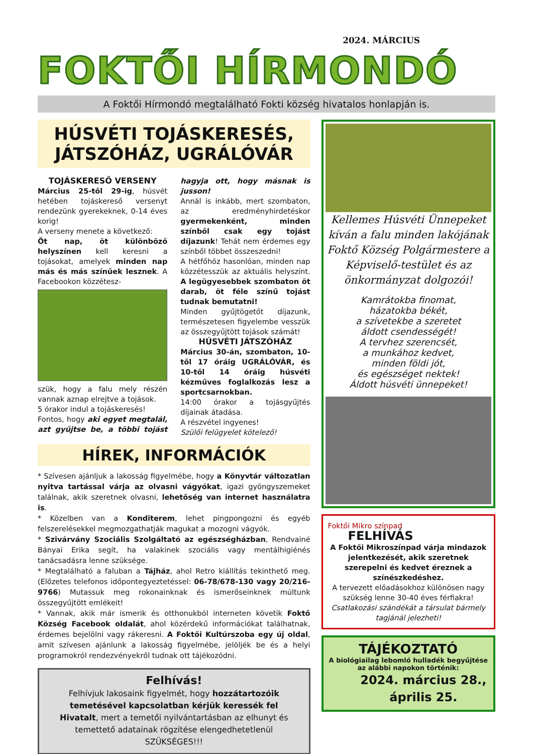2024. MÁRCIUS
FOKTŐI HÍRMONDÓ
A Foktői Hírmondó megtalálható Fokti község hivatalos honlapján is.
HÚSVÉTI TOJÁSKERESÉS,
JÁTSZÓHÁZ, UGRÁLÓVÁR
TOJÁSKERESŐ VERSENY
Március 25-től 29-ig, húsvét hetében tojáskereső versenyt rendezünk gyerekeknek, 0-14 éves korig!
A verseny menete a következő:
Öt nap, öt különböző helyszínen kell keresni a tojásokat, amelyek minden nap más és más színűek lesznek. A Facebookon közzétesz-
szük, hogy a falu mely részén vannak aznap elrejtve a tojások.
5 órakor indul a tojáskeresés!
Fontos, hogy aki egyet megtalál, azt gyűjtse be, a többi tojást hagyja ott, hogy másnak is jusson!
Annál is inkább, mert szombaton, az eredményhirdetéskor gyermekenként, minden színből csak egy tojást díjazunk! Tehát nem érdemes egy színből többet összeszedni!
A hétfőhöz hasonlóan, minden nap közzétesszük az aktuális helyszínt. A legügyesebbek szombaton öt darab, öt féle színű tojást tudnak bemutatni!
Minden gyűjtögetőt díjazunk, természetesen figyelembe vesszük az összegyűjtött tojások számát!
HÚSVÉTI JÁTSZÓHÁZ
Március 30-án, szombaton, 10-től 17 óráig UGRÁLÓVÁR, és 10-től 14 óráig húsvéti kézműves foglalkozás lesz a sportcsarnokban.
14:00 órakor a tojásgyűjtés díjainak átadása.
A részvétel ingyenes!
Szülői felügyelet kötelező!
HÍREK, INFORMÁCIÓK
* Szívesen ajánljuk a lakosság figyelmébe, hogy a Könyvtár változatlan nyitva tartással várja az olvasni vágyókat, igazi gyöngyszemeket találnak, akik szeretnek olvasni, lehetőség van internet használatra is.
* Közelben van a Konditerem, lehet pingpongozni és egyéb felszerelésekkel megmozgathatják magukat a mozogni vágyók.
* Szivárvány Szociális Szolgáltató az egészségházban, Rendvainé Bányai Erika segít, ha valakinek szociális vagy mentálhigiénés tanácsadásra lenne szüksége.
* Megtalálható a faluban a Tájház, ahol Retro kiállítás tekinthető meg. (Előzetes telefonos időpontegyeztetéssel: 06-78/678-130 vagy 20/216-9766) Mutassuk meg rokonainknak és ismerőseinknek múltunk összegyűjtött emlékeit!
* Vannak, akik már ismerik és otthonukból interneten követik Foktő Község Facebook oldalát, ahol közérdekű információkat találhatnak, érdemes bejelölni vagy rákeresni. A Foktői Kultúrszoba egy új oldal, amit szívesen ajánlunk a lakosság figyelmébe, jelöljék be és a helyi programokról rendezvényekről tudnak ott tájékozódni.
Felhívás!
Felhívjuk lakosaink figyelmét, hogy hozzátartozóik temetésével kapcsolatban kérjük keressék fel Hivatalt, mert a temetői nyilvántartásban az elhunyt és temettető adatainak rögzítése elengedhetetlenül SZÜKSÉGES!!!
Kellemes Húsvéti Ünnepeket kíván a falu minden lakójának Foktő Község Polgármestere a Képviselő-testület és az önkormányzat dolgozói!
Kamrátokba finomat,
házatokba békét,
a szívetekbe a szeretet
áldott csendességét!
A tervhez szerencsét,
a munkához kedvet,
minden földi jót,
és egészséget nektek!
Áldott húsvéti ünnepeket!
Foktői Mikro színpad FELHÍVÁS
A Foktői Mikroszínpad várja mindazok jelentkezését, akik szeretnek szerepelni és kedvet éreznek a színészkedéshez.
A tervezett előadásokhoz különösen nagy szükség lenne 30-40 éves férfiakra!
Csatlakozási szándékát a társulat bármely tagjánál jelezheti!
TÁJÉKOZTATÓ
A biológiailag lebomló hulladék begyűjtése az alábbi napokon történik:
2024. március 28.,
április 25.